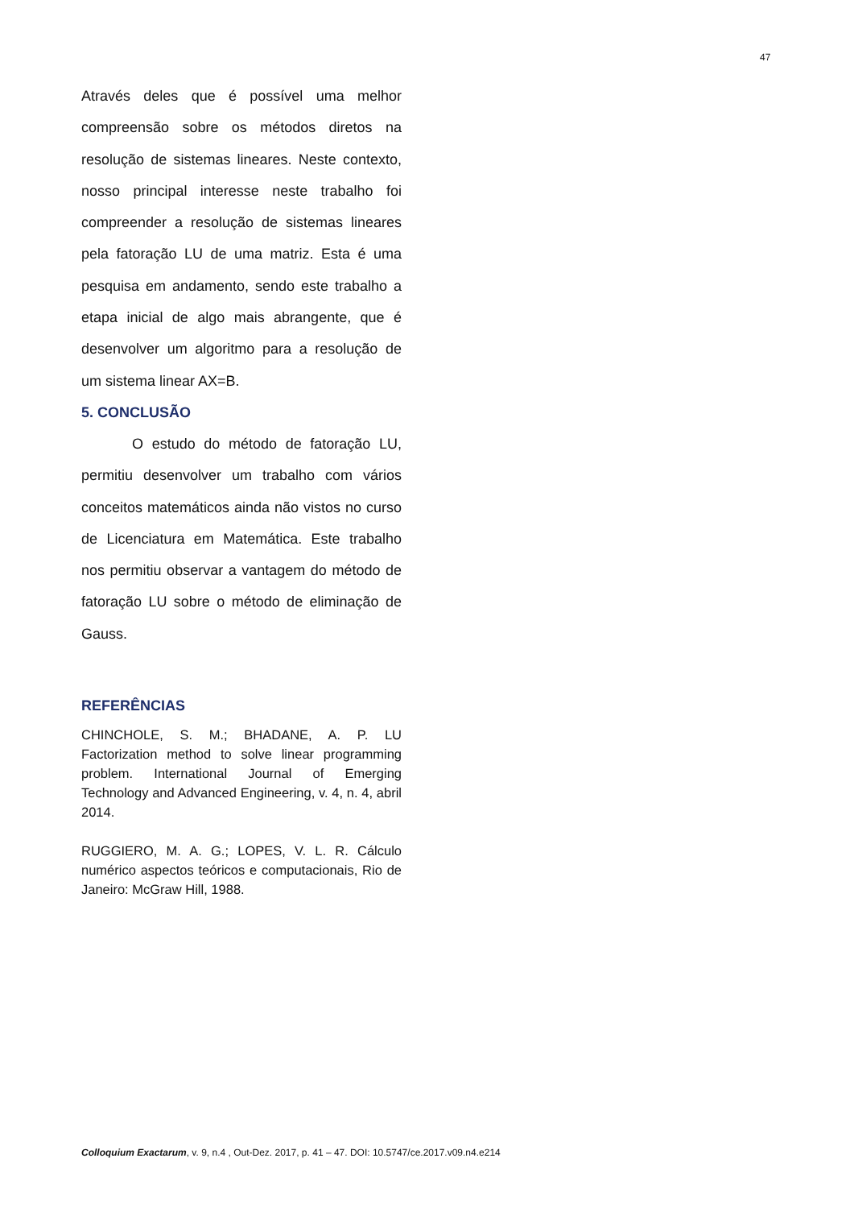47
Através deles que é possível uma melhor compreensão sobre os métodos diretos na resolução de sistemas lineares. Neste contexto, nosso principal interesse neste trabalho foi compreender a resolução de sistemas lineares pela fatoração LU de uma matriz. Esta é uma pesquisa em andamento, sendo este trabalho a etapa inicial de algo mais abrangente, que é desenvolver um algoritmo para a resolução de um sistema linear AX=B.
5. CONCLUSÃO
O estudo do método de fatoração LU, permitiu desenvolver um trabalho com vários conceitos matemáticos ainda não vistos no curso de Licenciatura em Matemática. Este trabalho nos permitiu observar a vantagem do método de fatoração LU sobre o método de eliminação de Gauss.
REFERÊNCIAS
CHINCHOLE, S. M.; BHADANE, A. P. LU Factorization method to solve linear programming problem. International Journal of Emerging Technology and Advanced Engineering, v. 4, n. 4, abril 2014.
RUGGIERO, M. A. G.; LOPES, V. L. R. Cálculo numérico aspectos teóricos e computacionais, Rio de Janeiro: McGraw Hill, 1988.
Colloquium Exactarum, v. 9, n.4 , Out-Dez. 2017, p. 41 – 47. DOI: 10.5747/ce.2017.v09.n4.e214